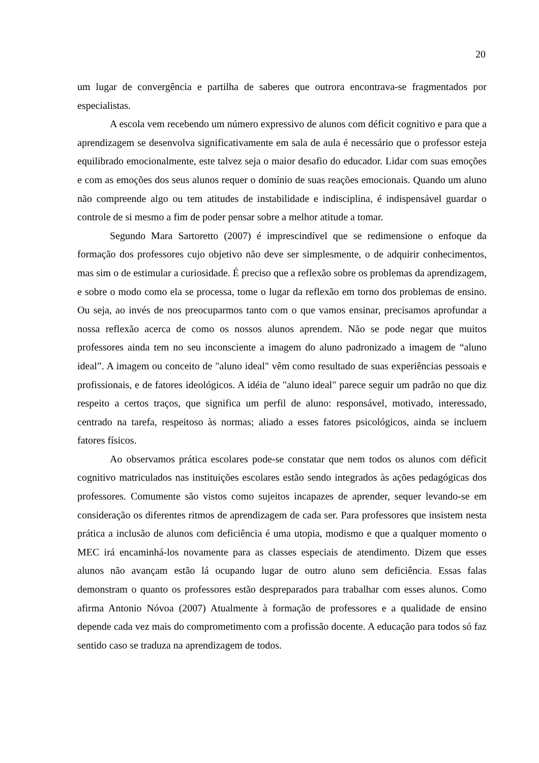20
um lugar de convergência e partilha de saberes que outrora encontrava-se fragmentados por especialistas.
A escola vem recebendo um número expressivo de alunos com déficit cognitivo e para que a aprendizagem se desenvolva significativamente em sala de aula é necessário que o professor esteja equilibrado emocionalmente, este talvez seja o maior desafio do educador. Lidar com suas emoções e com as emoções dos seus alunos requer o domínio de suas reações emocionais. Quando um aluno não compreende algo ou tem atitudes de instabilidade e indisciplina, é indispensável guardar o controle de si mesmo a fim de poder pensar sobre a melhor atitude a tomar.
Segundo Mara Sartoretto (2007) é imprescindível que se redimensione o enfoque da formação dos professores cujo objetivo não deve ser simplesmente, o de adquirir conhecimentos, mas sim o de estimular a curiosidade. É preciso que a reflexão sobre os problemas da aprendizagem, e sobre o modo como ela se processa, tome o lugar da reflexão em torno dos problemas de ensino. Ou seja, ao invés de nos preocuparmos tanto com o que vamos ensinar, precisamos aprofundar a nossa reflexão acerca de como os nossos alunos aprendem. Não se pode negar que muitos professores ainda tem no seu inconsciente a imagem do aluno padronizado a imagem de “aluno ideal”. A imagem ou conceito de "aluno ideal" vêm como resultado de suas experiências pessoais e profissionais, e de fatores ideológicos. A idéia de "aluno ideal" parece seguir um padrão no que diz respeito a certos traços, que significa um perfil de aluno: responsável, motivado, interessado, centrado na tarefa, respeitoso às normas; aliado a esses fatores psicológicos, ainda se incluem fatores físicos.
Ao observamos prática escolares pode-se constatar que nem todos os alunos com déficit cognitivo matriculados nas instituições escolares estão sendo integrados às ações pedagógicas dos professores. Comumente são vistos como sujeitos incapazes de aprender, sequer levando-se em consideração os diferentes ritmos de aprendizagem de cada ser. Para professores que insistem nesta prática a inclusão de alunos com deficiência é uma utopia, modismo e que a qualquer momento o MEC irá encaminhá-los novamente para as classes especiais de atendimento. Dizem que esses alunos não avançam estão lá ocupando lugar de outro aluno sem deficiência. Essas falas demonstram o quanto os professores estão despreparados para trabalhar com esses alunos. Como afirma Antonio Nóvoa (2007) Atualmente à formação de professores e a qualidade de ensino depende cada vez mais do comprometimento com a profissão docente. A educação para todos só faz sentido caso se traduza na aprendizagem de todos.